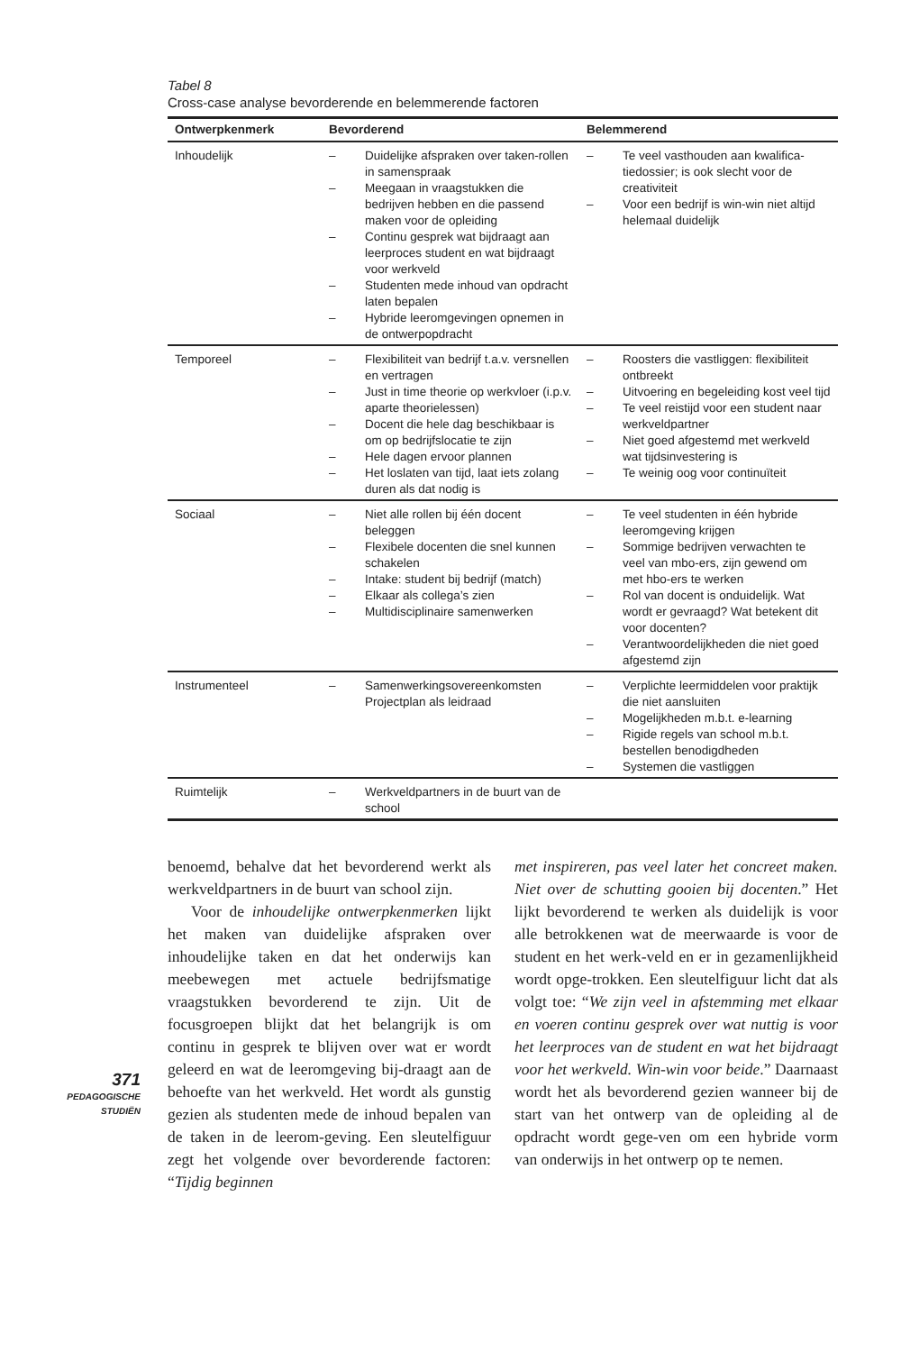Tabel 8
Cross-case analyse bevorderende en belemmerende factoren
| Ontwerpkenmerk | Bevorderend | Belemmerend |
| --- | --- | --- |
| Inhoudelijk | – Duidelijke afspraken over taken-rollen in samenspraak – Meegaan in vraagstukken die bedrijven hebben en die passend maken voor de opleiding – Continu gesprek wat bijdraagt aan leerproces student en wat bijdraagt voor werkveld – Studenten mede inhoud van opdracht laten bepalen – Hybride leeromgevingen opnemen in de ontwerpopdracht | – Te veel vasthouden aan kwalifica-tiedossier; is ook slecht voor de creativiteit – Voor een bedrijf is win-win niet altijd helemaal duidelijk |
| Temporeel | – Flexibiliteit van bedrijf t.a.v. versnellen en vertragen – Just in time theorie op werkvloer (i.p.v. aparte theorielessen) – Docent die hele dag beschikbaar is om op bedrijfslocatie te zijn – Hele dagen ervoor plannen – Het loslaten van tijd, laat iets zolang duren als dat nodig is | – Roosters die vastliggen: flexibiliteit ontbreekt – Uitvoering en begeleiding kost veel tijd – Te veel reistijd voor een student naar werkveldpartner – Niet goed afgestemd met werkveld wat tijdsinvestering is – Te weinig oog voor continuïteit |
| Sociaal | – Niet alle rollen bij één docent beleggen – Flexibele docenten die snel kunnen schakelen – Intake: student bij bedrijf (match) – Elkaar als collega’s zien – Multidisciplinaire samenwerken | – Te veel studenten in één hybride leeromgeving krijgen – Sommige bedrijven verwachten te veel van mbo-ers, zijn gewend om met hbo-ers te werken – Rol van docent is onduidelijk. Wat wordt er gevraagd? Wat betekent dit voor docenten? – Verantwoordelijkheden die niet goed afgestemd zijn |
| Instrumenteel | – Samenwerkingsovereenkomsten Projectplan als leidraad | – Verplichte leermiddelen voor praktijk die niet aansluiten – Mogelijkheden m.b.t. e-learning – Rigide regels van school m.b.t. bestellen benodigdheden – Systemen die vastliggen |
| Ruimtelijk | – Werkveldpartners in de buurt van de school | |
benoemd, behalve dat het bevorderend werkt als werkveldpartners in de buurt van school zijn.
Voor de inhoudelijke ontwerpkenmerken lijkt het maken van duidelijke afspraken over inhoudelijke taken en dat het onderwijs kan meebewegen met actuele bedrijfsmatige vraagstukken bevorderend te zijn. Uit de focusgroepen blijkt dat het belangrijk is om continu in gesprek te blijven over wat er wordt geleerd en wat de leeromgeving bij-draagt aan de behoefte van het werkveld. Het wordt als gunstig gezien als studenten mede de inhoud bepalen van de taken in de leerom-geving. Een sleutelfiguur zegt het volgende over bevorderende factoren: “Tijdig beginnen
met inspireren, pas veel later het concreet maken. Niet over de schutting gooien bij docenten.” Het lijkt bevorderend te werken als duidelijk is voor alle betrokkenen wat de meerwaarde is voor de student en het werk-veld en er in gezamenlijkheid wordt opge-trokken. Een sleutelfiguur licht dat als volgt toe: “We zijn veel in afstemming met elkaar en voeren continu gesprek over wat nuttig is voor het leerproces van de student en wat het bijdraagt voor het werkveld. Win-win voor beide.” Daarnaast wordt het als bevorderend gezien wanneer bij de start van het ontwerp van de opleiding al de opdracht wordt gege-ven om een hybride vorm van onderwijs in het ontwerp op te nemen.
371
PEDAGOGISCHE
STUDIËN